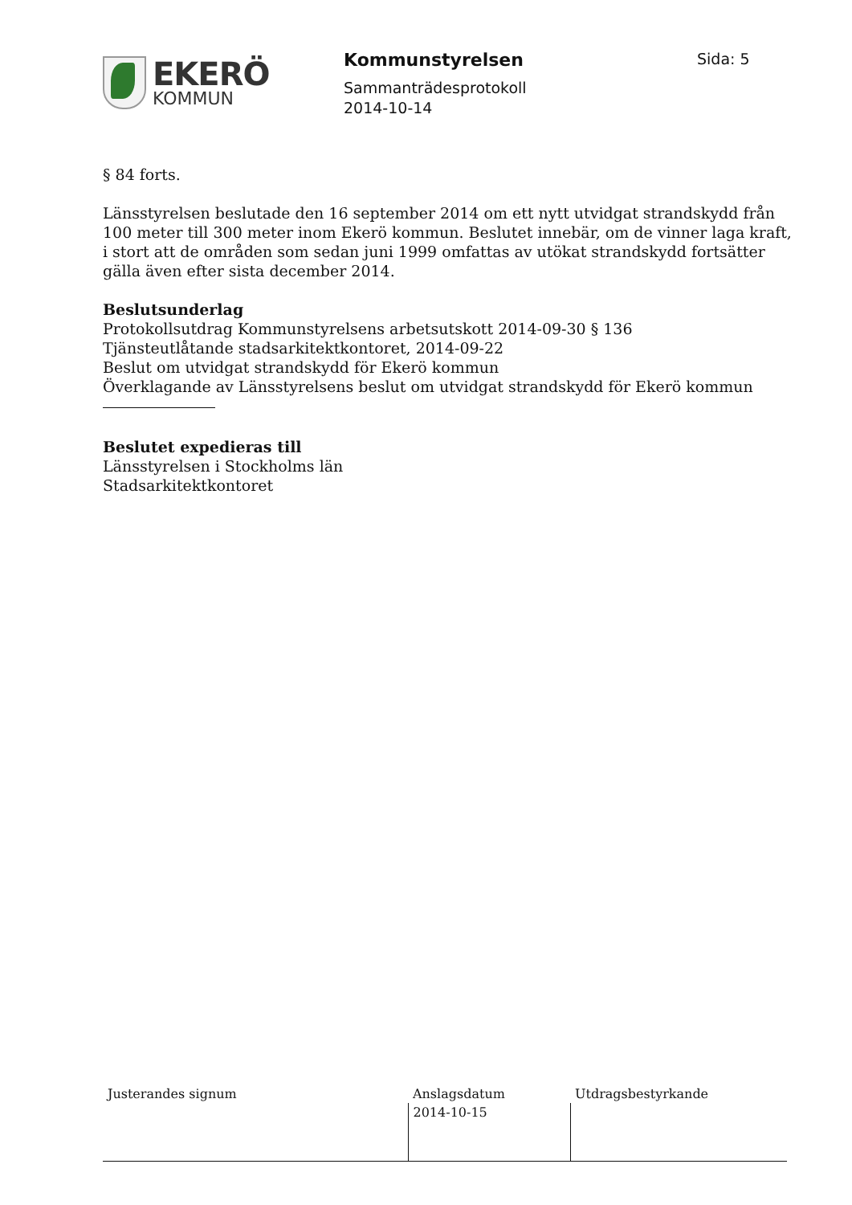EKERÖ
KOMMUN
Kommunstyrelsen
Sammanträdesprotokoll
2014-10-14
Sida: 5
§ 84 forts.
Länsstyrelsen beslutade den 16 september 2014 om ett nytt utvidgat strandskydd från 100 meter till 300 meter inom Ekerö kommun. Beslutet innebär, om de vinner laga kraft, i stort att de områden som sedan juni 1999 omfattas av utökat strandskydd fortsätter gälla även efter sista december 2014.
Beslutsunderlag
Protokollsutdrag Kommunstyrelsens arbetsutskott 2014-09-30 § 136
Tjänsteutlåtande stadsarkitektkontoret, 2014-09-22
Beslut om utvidgat strandskydd för Ekerö kommun
Överklagande av Länsstyrelsens beslut om utvidgat strandskydd för Ekerö kommun
Beslutet expedieras till
Länsstyrelsen i Stockholms län
Stadsarkitektkontoret
| Justerandes signum | Anslagsdatum | Utdragsbestyrkande |
| | 2014-10-15 | |